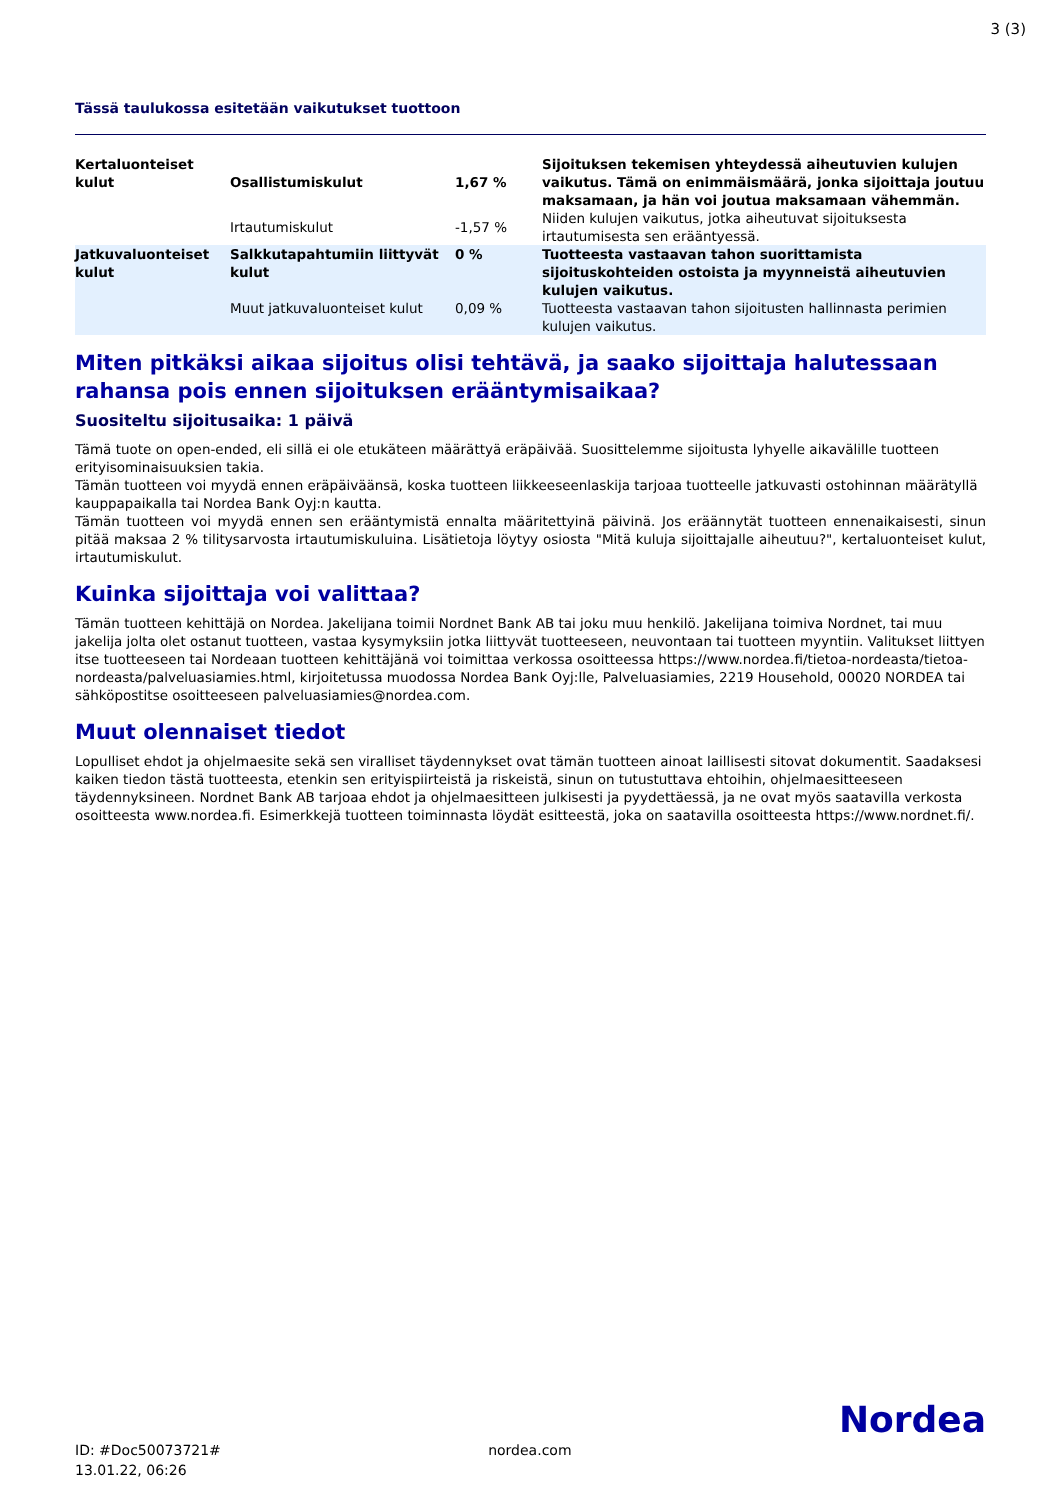3 (3)
Tässä taulukossa esitetään vaikutukset tuottoon
| Kertaluonteiset kulut | Osallistumiskulut | 1,67 % | Sijoituksen tekemisen yhteydessä aiheutuvien kulujen vaikutus. Tämä on enimmäismäärä, jonka sijoittaja joutuu maksamaan, ja hän voi joutua maksamaan vähemmän. |
| | Irtautumiskulut | -1,57 % | Niiden kulujen vaikutus, jotka aiheutuvat sijoituksesta irtautumisesta sen erääntyessä. |
| Jatkuvaluonteiset kulut | Salkkutapahtumiin liittyvät kulut | 0 % | Tuotteesta vastaavan tahon suorittamista sijoituskohteiden ostoista ja myynneistä aiheutuvien kulujen vaikutus. |
| | Muut jatkuvaluonteiset kulut | 0,09 % | Tuotteesta vastaavan tahon sijoitusten hallinnasta perimien kulujen vaikutus. |
Miten pitkäksi aikaa sijoitus olisi tehtävä, ja saako sijoittaja halutessaan rahansa pois ennen sijoituksen erääntymisaikaa?
Suositeltu sijoitusaika: 1 päivä
Tämä tuote on open-ended, eli sillä ei ole etukäteen määrättyä eräpäivää. Suosittelemme sijoitusta lyhyelle aikavälille tuotteen erityisominaisuuksien takia.
Tämän tuotteen voi myydä ennen eräpäiväänsä, koska tuotteen liikkeeseenlaskija tarjoaa tuotteelle jatkuvasti ostohinnan määrätyllä kauppapaikalla tai Nordea Bank Oyj:n kautta.
Tämän tuotteen voi myydä ennen sen erääntymistä ennalta määritettyinä päivinä. Jos eräännytät tuotteen ennenaikaisesti, sinun pitää maksaa 2 % tilitysarvosta irtautumiskuluina. Lisätietoja löytyy osiosta "Mitä kuluja sijoittajalle aiheutuu?", kertaluonteiset kulut, irtautumiskulut.
Kuinka sijoittaja voi valittaa?
Tämän tuotteen kehittäjä on Nordea. Jakelijana toimii Nordnet Bank AB tai joku muu henkilö. Jakelijana toimiva Nordnet, tai muu jakelija jolta olet ostanut tuotteen, vastaa kysymyksiin jotka liittyvät tuotteeseen, neuvontaan tai tuotteen myyntiin. Valitukset liittyen itse tuotteeseen tai Nordeaan tuotteen kehittäjänä voi toimittaa verkossa osoitteessa https://www.nordea.fi/tietoa-nordeasta/tietoa-nordeasta/palveluasiamies.html, kirjoitetussa muodossa Nordea Bank Oyj:lle, Palveluasiamies, 2219 Household, 00020 NORDEA tai sähköpostitse osoitteeseen palveluasiamies@nordea.com.
Muut olennaiset tiedot
Lopulliset ehdot ja ohjelmaesite sekä sen viralliset täydennykset ovat tämän tuotteen ainoat laillisesti sitovat dokumentit. Saadaksesi kaiken tiedon tästä tuotteesta, etenkin sen erityispiirteistä ja riskeistä, sinun on tutustuttava ehtoihin, ohjelmaesitteeseen täydennyksineen. Nordnet Bank AB tarjoaa ehdot ja ohjelmaesitteen julkisesti ja pyydettäessä, ja ne ovat myös saatavilla verkosta osoitteesta www.nordea.fi. Esimerkkejä tuotteen toiminnasta löydät esitteestä, joka on saatavilla osoitteesta https://www.nordnet.fi/.
ID: #Doc50073721#
13.01.22, 06:26
nordea.com
Nordea